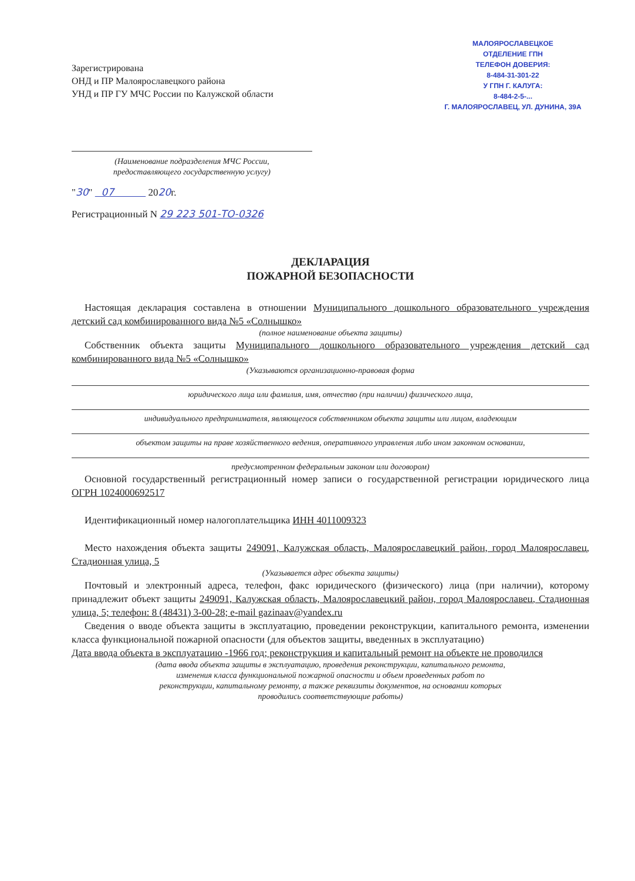Зарегистрирована
ОНД и ПР Малоярославецкого района
УНД и ПР ГУ МЧС России по Калужской области
МАЛОЯРОСЛАВЕЦКОЕ
ОТДЕЛЕНИЕ ГПН
ТЕЛЕФОН ДОВЕРИЯ:
8-484-31-301-22
У ГПН Г. КАЛУГА:
8-484-2-5-...
Г. МАЛОЯРОСЛАВЕЦ, УЛ. ДУНИНА, 39А
(Наименование подразделения МЧС России,
предоставляющего государственную услугу)
"30" 07 2020г.
Регистрационный N 29 223 501-ТО-0326
ДЕКЛАРАЦИЯ
ПОЖАРНОЙ БЕЗОПАСНОСТИ
Настоящая декларация составлена в отношении Муниципального дошкольного образовательного учреждения детский сад комбинированного вида №5 «Солнышко»
(полное наименование объекта защиты)
Собственник объекта защиты Муниципального дошкольного образовательного учреждения детский сад комбинированного вида №5 «Солнышко»
(Указываются организационно-правовая форма
юридического лица или фамилия, имя, отчество (при наличии) физического лица,
индивидуального предпринимателя, являющегося собственником объекта защиты или лицом, владеющим
объектом защиты на праве хозяйственного ведения, оперативного управления либо ином законном основании,
предусмотренном федеральным законом или договором)
Основной государственный регистрационный номер записи о государственной регистрации юридического лица ОГРН 1024000692517
Идентификационный номер налогоплательщика ИНН 4011009323
Место нахождения объекта защиты 249091, Калужская область, Малоярославецкий район, город Малоярославец, Стадионная улица, 5
(Указывается адрес объекта защиты)
Почтовый и электронный адреса, телефон, факс юридического (физического) лица (при наличии), которому принадлежит объект защиты 249091, Калужская область, Малоярославецкий район, город Малоярославец, Стадионная улица, 5; телефон: 8 (48431) 3-00-28; e-mail gazinaav@yandex.ru
Сведения о вводе объекта защиты в эксплуатацию, проведении реконструкции, капитального ремонта, изменении класса функциональной пожарной опасности (для объектов защиты, введенных в эксплуатацию)
Дата ввода объекта в эксплуатацию -1966 год; реконструкция и капитальный ремонт на объекте не проводился
(дата ввода объекта защиты в эксплуатацию, проведения реконструкции, капитального ремонта,
изменения класса функциональной пожарной опасности и объем проведенных работ по
реконструкции, капитальному ремонту, а также реквизиты документов, на основании которых
проводились соответствующие работы)